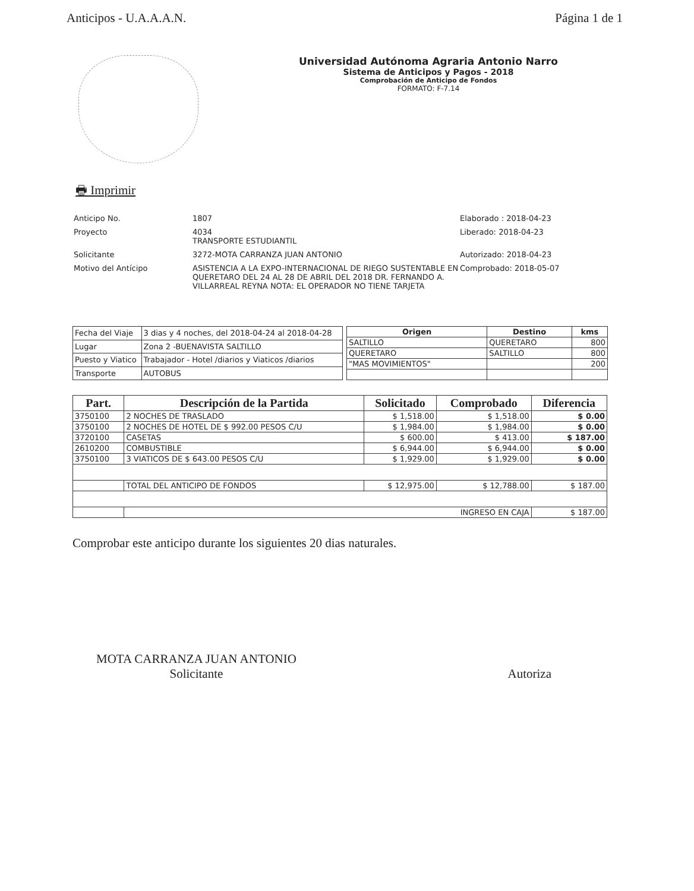Anticipos - U.A.A.A.N. Página 1 de 1
Universidad Autónoma Agraria Antonio Narro
Sistema de Anticipos y Pagos - 2018
Comprobación de Anticipo de Fondos
FORMATO: F-7.14
🖶 Imprimir
Anticipo No.
1807
Elaborado : 2018-04-23
Proyecto
4034
TRANSPORTE ESTUDIANTIL
Liberado: 2018-04-23
Solicitante
3272-MOTA CARRANZA JUAN ANTONIO
Autorizado: 2018-04-23
Motivo del Antícipo
ASISTENCIA A LA EXPO-INTERNACIONAL DE RIEGO SUSTENTABLE EN QUERETARO DEL 24 AL 28 DE ABRIL DEL 2018 DR. FERNANDO A. VILLARREAL REYNA NOTA: EL OPERADOR NO TIENE TARJETA
Comprobado: 2018-05-07
| Fecha del Viaje | 3 dias y 4 noches, del 2018-04-24 al 2018-04-28 |
| Lugar | Zona 2 -BUENAVISTA SALTILLO |
| Puesto y Viatico | Trabajador - Hotel /diarios y Viaticos /diarios |
| Transporte | AUTOBUS |
| Origen | Destino | kms |
| --- | --- | --- |
| SALTILLO | QUERETARO | 800 |
| QUERETARO | SALTILLO | 800 |
| "MAS MOVIMIENTOS" | | 200 |
| Part. | Descripción de la Partida | Solicitado | Comprobado | Diferencia |
| --- | --- | --- | --- | --- |
| 3750100 | 2 NOCHES DE TRASLADO | $ 1,518.00 | $ 1,518.00 | $ 0.00 |
| 3750100 | 2 NOCHES DE HOTEL DE $ 992.00 PESOS C/U | $ 1,984.00 | $ 1,984.00 | $ 0.00 |
| 3720100 | CASETAS | $ 600.00 | $ 413.00 | $ 187.00 |
| 2610200 | COMBUSTIBLE | $ 6,944.00 | $ 6,944.00 | $ 0.00 |
| 3750100 | 3 VIATICOS DE $ 643.00 PESOS C/U | $ 1,929.00 | $ 1,929.00 | $ 0.00 |
| | TOTAL DEL ANTICIPO DE FONDOS | $ 12,975.00 | $ 12,788.00 | $ 187.00 |
| | INGRESO EN CAJA | | | $ 187.00 |
Comprobar este anticipo durante los siguientes 20 dias naturales.
MOTA CARRANZA JUAN ANTONIO
Solicitante
Autoriza